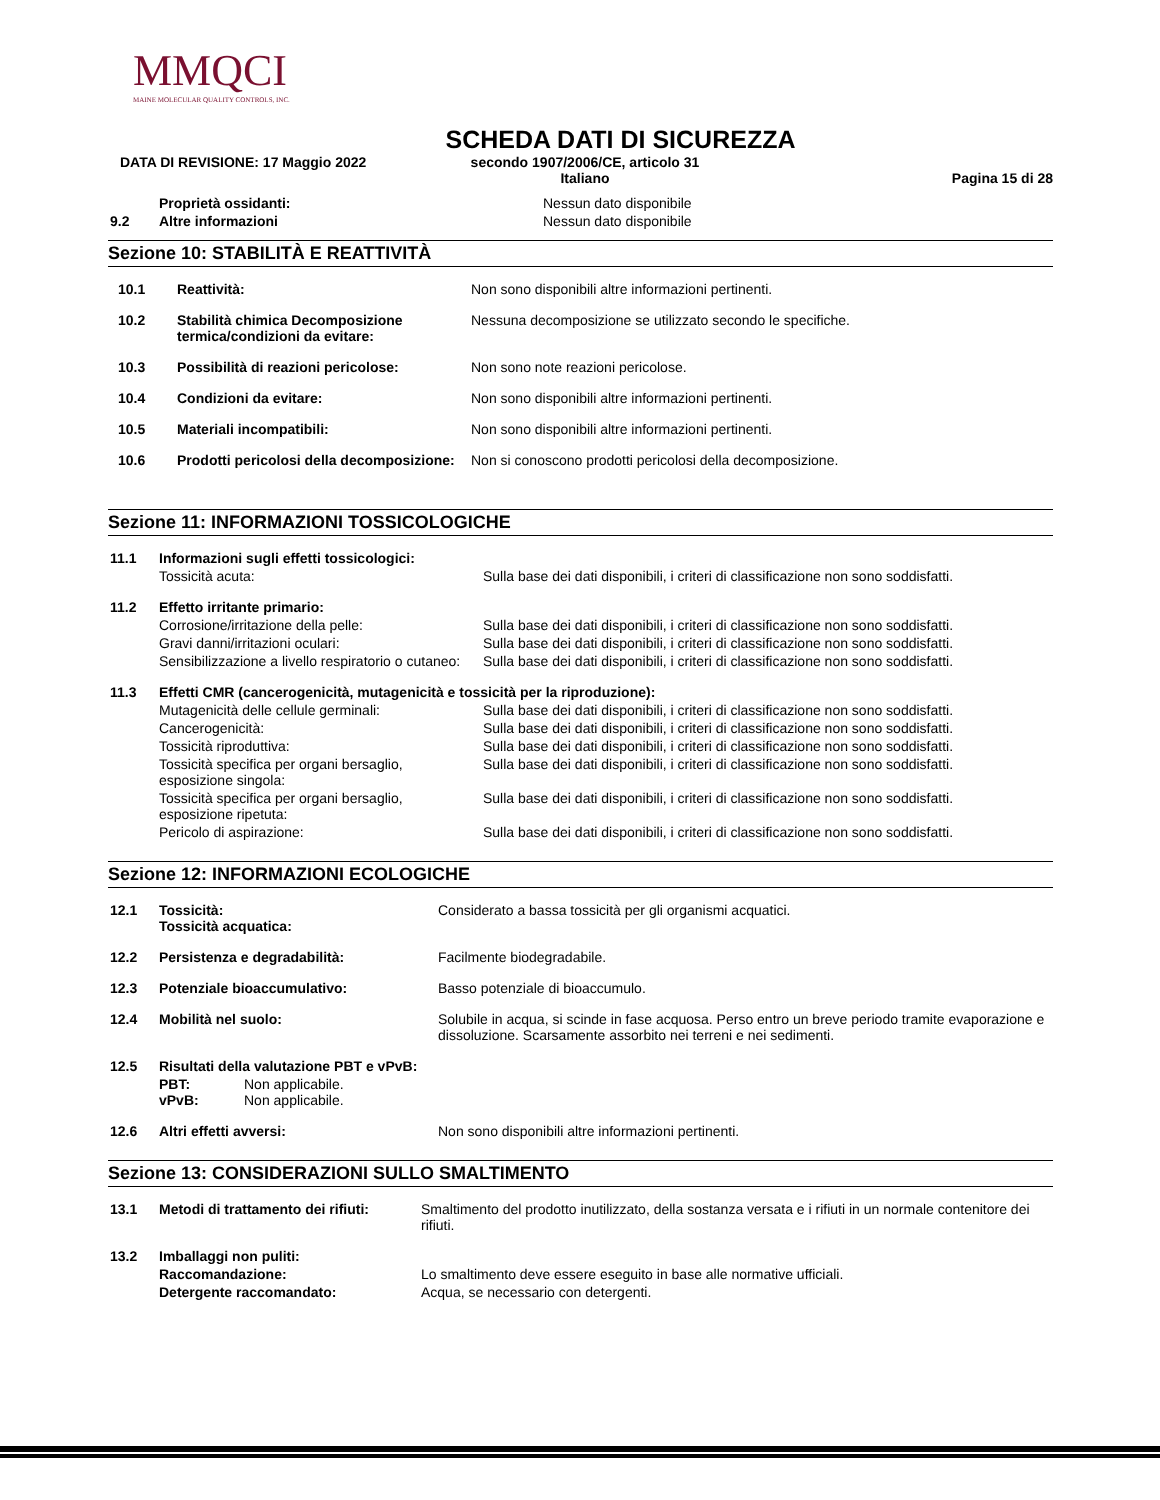MMQCI
MAINE MOLECULAR QUALITY CONTROLS, INC.
SCHEDA DATI DI SICUREZZA
DATA DI REVISIONE: 17 Maggio 2022 secondo 1907/2006/CE, articolo 31
Italiano Pagina 15 di 28
| | Proprietà ossidanti: | Nessun dato disponibile |
| 9.2 | Altre informazioni | Nessun dato disponibile |
Sezione 10: STABILITÀ E REATTIVITÀ
| 10.1 | Reattività: | Non sono disponibili altre informazioni pertinenti. |
| 10.2 | Stabilità chimica Decomposizione termica/condizioni da evitare: | Nessuna decomposizione se utilizzato secondo le specifiche. |
| 10.3 | Possibilità di reazioni pericolose: | Non sono note reazioni pericolose. |
| 10.4 | Condizioni da evitare: | Non sono disponibili altre informazioni pertinenti. |
| 10.5 | Materiali incompatibili: | Non sono disponibili altre informazioni pertinenti. |
| 10.6 | Prodotti pericolosi della decomposizione: | Non si conoscono prodotti pericolosi della decomposizione. |
Sezione 11: INFORMAZIONI TOSSICOLOGICHE
| 11.1 | Informazioni sugli effetti tossicologici: | |
| | Tossicità acuta: | Sulla base dei dati disponibili, i criteri di classificazione non sono soddisfatti. |
| 11.2 | Effetto irritante primario: | |
| | Corrosione/irritazione della pelle: | Sulla base dei dati disponibili, i criteri di classificazione non sono soddisfatti. |
| | Gravi danni/irritazioni oculari: | Sulla base dei dati disponibili, i criteri di classificazione non sono soddisfatti. |
| | Sensibilizzazione a livello respiratorio o cutaneo: | Sulla base dei dati disponibili, i criteri di classificazione non sono soddisfatti. |
| 11.3 | Effetti CMR (cancerogenicità, mutagenicità e tossicità per la riproduzione): | |
| | Mutagenicità delle cellule germinali: | Sulla base dei dati disponibili, i criteri di classificazione non sono soddisfatti. |
| | Cancerogenicità: | Sulla base dei dati disponibili, i criteri di classificazione non sono soddisfatti. |
| | Tossicità riproduttiva: | Sulla base dei dati disponibili, i criteri di classificazione non sono soddisfatti. |
| | Tossicità specifica per organi bersaglio, esposizione singola: | Sulla base dei dati disponibili, i criteri di classificazione non sono soddisfatti. |
| | Tossicità specifica per organi bersaglio, esposizione ripetuta: | Sulla base dei dati disponibili, i criteri di classificazione non sono soddisfatti. |
| | Pericolo di aspirazione: | Sulla base dei dati disponibili, i criteri di classificazione non sono soddisfatti. |
Sezione 12: INFORMAZIONI ECOLOGICHE
| 12.1 | Tossicità: Tossicità acquatica: | Considerato a bassa tossicità per gli organismi acquatici. |
| 12.2 | Persistenza e degradabilità: | Facilmente biodegradabile. |
| 12.3 | Potenziale bioaccumulativo: | Basso potenziale di bioaccumulo. |
| 12.4 | Mobilità nel suolo: | Solubile in acqua, si scinde in fase acquosa. Perso entro un breve periodo tramite evaporazione e dissoluzione. Scarsamente assorbito nei terreni e nei sedimenti. |
| 12.5 | Risultati della valutazione PBT e vPvB: | |
| | PBT: Non applicabile. vPvB: Non applicabile. | |
| 12.6 | Altri effetti avversi: | Non sono disponibili altre informazioni pertinenti. |
Sezione 13: CONSIDERAZIONI SULLO SMALTIMENTO
| 13.1 | Metodi di trattamento dei rifiuti: | Smaltimento del prodotto inutilizzato, della sostanza versata e i rifiuti in un normale contenitore dei rifiuti. |
| 13.2 | Imballaggi non puliti: | |
| | Raccomandazione: | Lo smaltimento deve essere eseguito in base alle normative ufficiali. |
| | Detergente raccomandato: | Acqua, se necessario con detergenti. |